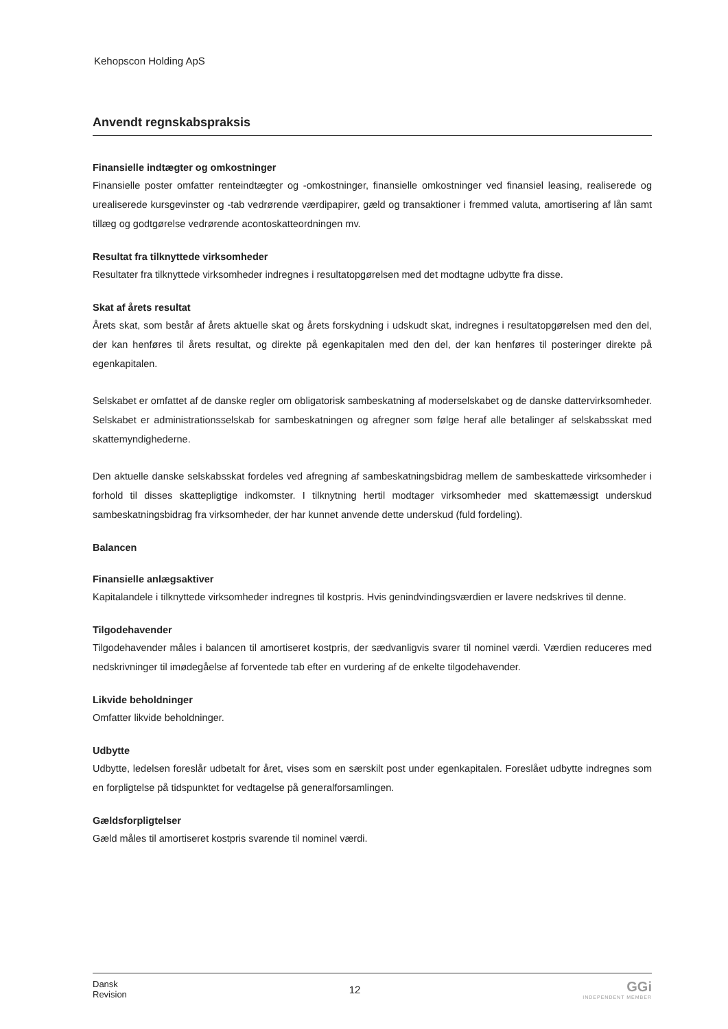Kehopscon Holding ApS
Anvendt regnskabspraksis
Finansielle indtægter og omkostninger
Finansielle poster omfatter renteindtægter og -omkostninger, finansielle omkostninger ved finansiel leasing, realiserede og urealiserede kursgevinster og -tab vedrørende værdipapirer, gæld og transaktioner i fremmed valuta, amortisering af lån samt tillæg og godtgørelse vedrørende acontoskatteordningen mv.
Resultat fra tilknyttede virksomheder
Resultater fra tilknyttede virksomheder indregnes i resultatopgørelsen med det modtagne udbytte fra disse.
Skat af årets resultat
Årets skat, som består af årets aktuelle skat og årets forskydning i udskudt skat, indregnes i resultatopgørelsen med den del, der kan henføres til årets resultat, og direkte på egenkapitalen med den del, der kan henføres til posteringer direkte på egenkapitalen.
Selskabet er omfattet af de danske regler om obligatorisk sambeskatning af moderselskabet og de danske dattervirksomheder. Selskabet er administrationsselskab for sambeskatningen og afregner som følge heraf alle betalinger af selskabsskat med skattemyndighederne.
Den aktuelle danske selskabsskat fordeles ved afregning af sambeskatningsbidrag mellem de sambeskattede virksomheder i forhold til disses skattepligtige indkomster. I tilknytning hertil modtager virksomheder med skattemæssigt underskud sambeskatningsbidrag fra virksomheder, der har kunnet anvende dette underskud (fuld fordeling).
Balancen
Finansielle anlægsaktiver
Kapitalandele i tilknyttede virksomheder indregnes til kostpris. Hvis genindvindingsværdien er lavere nedskrives til denne.
Tilgodehavender
Tilgodehavender måles i balancen til amortiseret kostpris, der sædvanligvis svarer til nominel værdi. Værdien reduceres med nedskrivninger til imødegåelse af forventede tab efter en vurdering af de enkelte tilgodehavender.
Likvide beholdninger
Omfatter likvide beholdninger.
Udbytte
Udbytte, ledelsen foreslår udbetalt for året, vises som en særskilt post under egenkapitalen. Foreslået udbytte indregnes som en forpligtelse på tidspunktet for vedtagelse på generalforsamlingen.
Gældsforpligtelser
Gæld måles til amortiseret kostpris svarende til nominel værdi.
Dansk
Revision
12
GGi
INDEPENDENT MEMBER